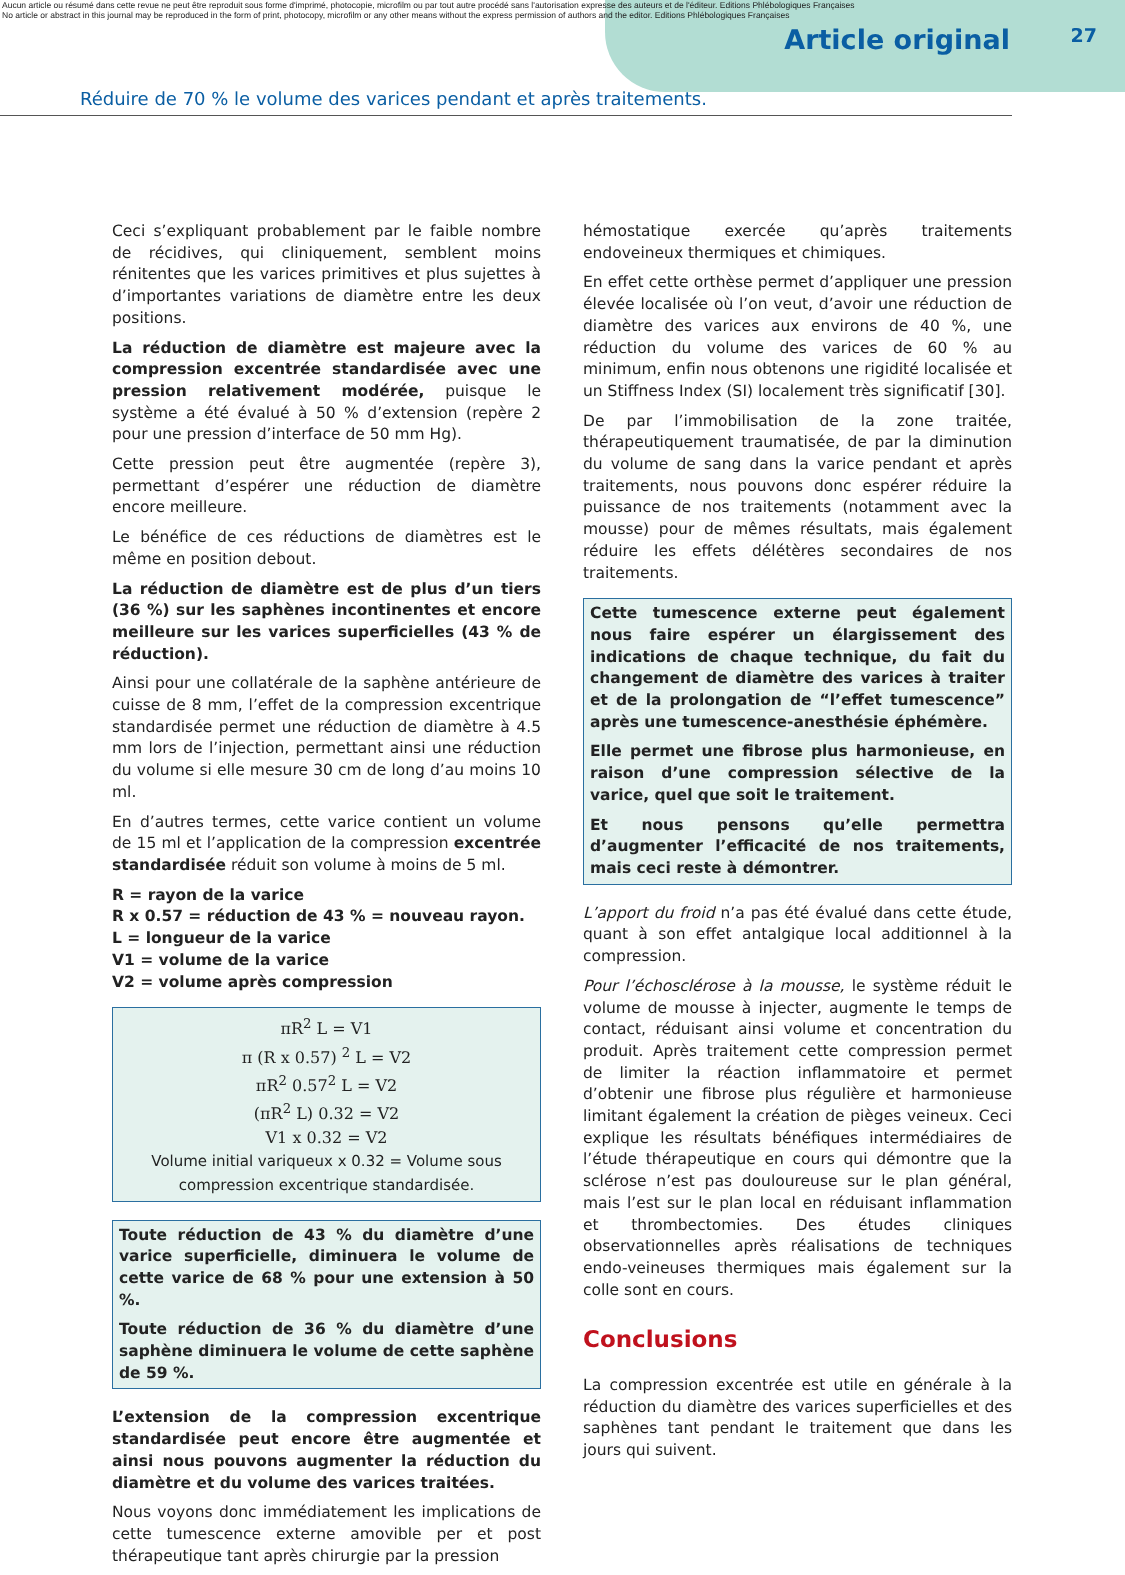Aucun article ou résumé dans cette revue ne peut être reproduit sous forme d'imprimé, photocopie, microfilm ou par tout autre procédé sans l'autorisation expresse des auteurs et de l'éditeur. Editions Phlébologiques Françaises
No article or abstract in this journal may be reproduced in the form of print, photocopy, microfilm or any other means without the express permission of authors and the editor. Editions Phlébologiques Françaises
Article original 27
Réduire de 70 % le volume des varices pendant et après traitements.
Ceci s’expliquant probablement par le faible nombre de récidives, qui cliniquement, semblent moins rénitentes que les varices primitives et plus sujettes à d’importantes variations de diamètre entre les deux positions.
La réduction de diamètre est majeure avec la compression excentrée standardisée avec une pression relativement modérée, puisque le système a été évalué à 50 % d’extension (repère 2 pour une pression d’interface de 50 mm Hg).
Cette pression peut être augmentée (repère 3), permettant d’espérer une réduction de diamètre encore meilleure.
Le bénéfice de ces réductions de diamètres est le même en position debout.
La réduction de diamètre est de plus d’un tiers (36 %) sur les saphènes incontinentes et encore meilleure sur les varices superficielles (43 % de réduction).
Ainsi pour une collatérale de la saphène antérieure de cuisse de 8 mm, l’effet de la compression excentrique standardisée permet une réduction de diamètre à 4.5 mm lors de l’injection, permettant ainsi une réduction du volume si elle mesure 30 cm de long d’au moins 10 ml.
En d’autres termes, cette varice contient un volume de 15 ml et l’application de la compression excentrée standardisée réduit son volume à moins de 5 ml.
R = rayon de la varice
R x 0.57 = réduction de 43 % = nouveau rayon.
L = longueur de la varice
V1 = volume de la varice
V2 = volume après compression
πR<sup>2</sup> L = V1
π (R x 0.57) <sup>2</sup> L = V2
πR<sup>2</sup> 0.57<sup>2</sup> L = V2
(πR<sup>2</sup> L) 0.32 = V2
V1 x 0.32 = V2
Volume initial variqueux x 0.32 = Volume sous compression excentrique standardisée.
Toute réduction de 43 % du diamètre d’une varice superficielle, diminuera le volume de cette varice de 68 % pour une extension à 50 %.
Toute réduction de 36 % du diamètre d’une saphène diminuera le volume de cette saphène de 59 %.
L’extension de la compression excentrique standardisée peut encore être augmentée et ainsi nous pouvons augmenter la réduction du diamètre et du volume des varices traitées.
Nous voyons donc immédiatement les implications de cette tumescence externe amovible per et post thérapeutique tant après chirurgie par la pression
hémostatique exercée qu’après traitements endoveineux thermiques et chimiques.
En effet cette orthèse permet d’appliquer une pression élevée localisée où l’on veut, d’avoir une réduction de diamètre des varices aux environs de 40 %, une réduction du volume des varices de 60 % au minimum, enfin nous obtenons une rigidité localisée et un Stiffness Index (SI) localement très significatif [30].
De par l’immobilisation de la zone traitée, thérapeutiquement traumatisée, de par la diminution du volume de sang dans la varice pendant et après traitements, nous pouvons donc espérer réduire la puissance de nos traitements (notamment avec la mousse) pour de mêmes résultats, mais également réduire les effets délétères secondaires de nos traitements.
Cette tumescence externe peut également nous faire espérer un élargissement des indications de chaque technique, du fait du changement de diamètre des varices à traiter et de la prolongation de “l’effet tumescence” après une tumescence-anesthésie éphémère.
Elle permet une fibrose plus harmonieuse, en raison d’une compression sélective de la varice, quel que soit le traitement.
Et nous pensons qu’elle permettra d’augmenter l’efficacité de nos traitements, mais ceci reste à démontrer.
L’apport du froid n’a pas été évalué dans cette étude, quant à son effet antalgique local additionnel à la compression.
Pour l’échosclérose à la mousse, le système réduit le volume de mousse à injecter, augmente le temps de contact, réduisant ainsi volume et concentration du produit. Après traitement cette compression permet de limiter la réaction inflammatoire et permet d’obtenir une fibrose plus régulière et harmonieuse limitant également la création de pièges veineux. Ceci explique les résultats bénéfiques intermédiaires de l’étude thérapeutique en cours qui démontre que la sclérose n’est pas douloureuse sur le plan général, mais l’est sur le plan local en réduisant inflammation et thrombectomies. Des études cliniques observationnelles après réalisations de techniques endo-veineuses thermiques mais également sur la colle sont en cours.
Conclusions
La compression excentrée est utile en générale à la réduction du diamètre des varices superficielles et des saphènes tant pendant le traitement que dans les jours qui suivent.